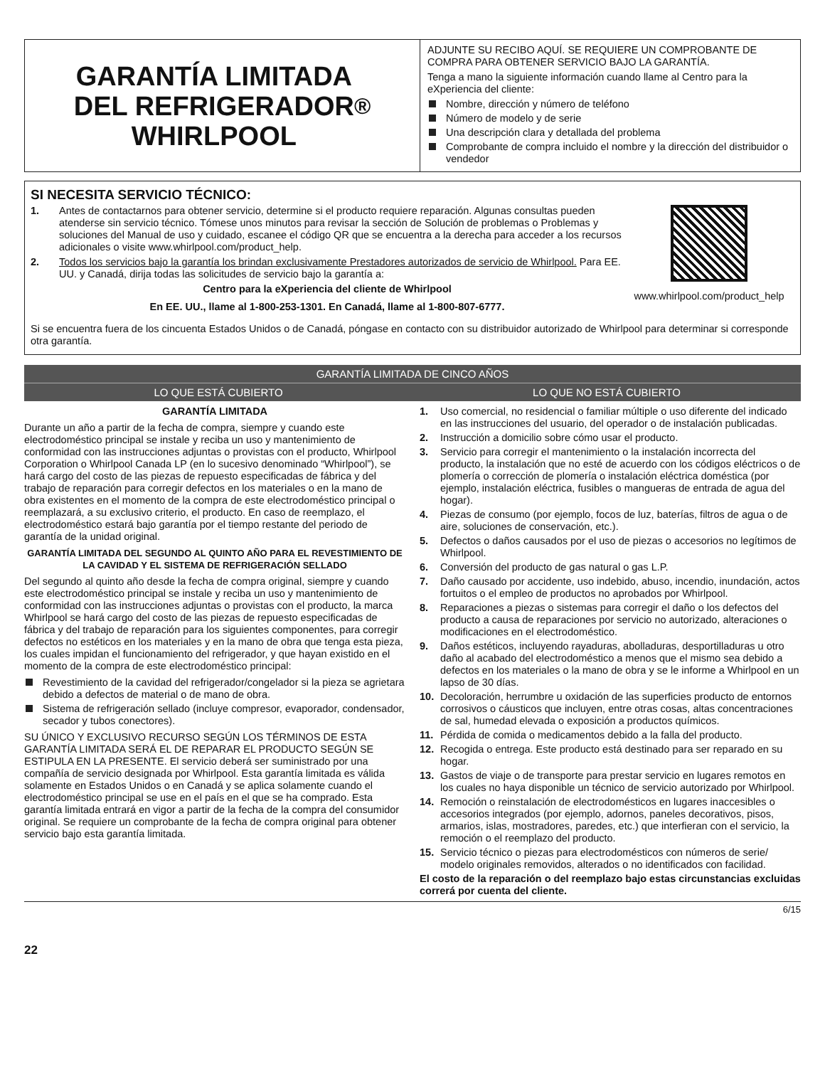GARANTÍA LIMITADA
DEL REFRIGERADOR
WHIRLPOOL<sup>®</sup>
ADJUNTE SU RECIBO AQUÍ. SE REQUIERE UN COMPROBANTE DE COMPRA PARA OBTENER SERVICIO BAJO LA GARANTÍA.
Tenga a mano la siguiente información cuando llame al Centro para la eXperiencia del cliente:
Nombre, dirección y número de teléfono
Número de modelo y de serie
Una descripción clara y detallada del problema
Comprobante de compra incluido el nombre y la dirección del distribuidor o vendedor
SI NECESITA SERVICIO TÉCNICO:
1. Antes de contactarnos para obtener servicio, determine si el producto requiere reparación. Algunas consultas pueden atenderse sin servicio técnico. Tómese unos minutos para revisar la sección de Solución de problemas o Problemas y soluciones del Manual de uso y cuidado, escanee el código QR que se encuentra a la derecha para acceder a los recursos adicionales o visite www.whirlpool.com/product_help.
2. Todos los servicios bajo la garantía los brindan exclusivamente Prestadores autorizados de servicio de Whirlpool. Para EE. UU. y Canadá, dirija todas las solicitudes de servicio bajo la garantía a:
Centro para la eXperiencia del cliente de Whirlpool
En EE. UU., llame al 1-800-253-1301. En Canadá, llame al 1-800-807-6777.
www.whirlpool.com/product_help
Si se encuentra fuera de los cincuenta Estados Unidos o de Canadá, póngase en contacto con su distribuidor autorizado de Whirlpool para determinar si corresponde otra garantía.
GARANTÍA LIMITADA DE CINCO AÑOS
LO QUE ESTÁ CUBIERTO LO QUE NO ESTÁ CUBIERTO
GARANTÍA LIMITADA
Durante un año a partir de la fecha de compra, siempre y cuando este electrodoméstico principal se instale y reciba un uso y mantenimiento de conformidad con las instrucciones adjuntas o provistas con el producto, Whirlpool Corporation o Whirlpool Canada LP (en lo sucesivo denominado “Whirlpool”), se hará cargo del costo de las piezas de repuesto especificadas de fábrica y del trabajo de reparación para corregir defectos en los materiales o en la mano de obra existentes en el momento de la compra de este electrodoméstico principal o reemplazará, a su exclusivo criterio, el producto. En caso de reemplazo, el electrodoméstico estará bajo garantía por el tiempo restante del periodo de garantía de la unidad original.
GARANTÍA LIMITADA DEL SEGUNDO AL QUINTO AÑO PARA EL REVESTIMIENTO DE LA CAVIDAD Y EL SISTEMA DE REFRIGERACIÓN SELLADO
Del segundo al quinto año desde la fecha de compra original, siempre y cuando este electrodoméstico principal se instale y reciba un uso y mantenimiento de conformidad con las instrucciones adjuntas o provistas con el producto, la marca Whirlpool se hará cargo del costo de las piezas de repuesto especificadas de fábrica y del trabajo de reparación para los siguientes componentes, para corregir defectos no estéticos en los materiales y en la mano de obra que tenga esta pieza, los cuales impidan el funcionamiento del refrigerador, y que hayan existido en el momento de la compra de este electrodoméstico principal:
Revestimiento de la cavidad del refrigerador/congelador si la pieza se agrietara debido a defectos de material o de mano de obra.
Sistema de refrigeración sellado (incluye compresor, evaporador, condensador, secador y tubos conectores).
SU ÚNICO Y EXCLUSIVO RECURSO SEGÚN LOS TÉRMINOS DE ESTA GARANTÍA LIMITADA SERÁ EL DE REPARAR EL PRODUCTO SEGÚN SE ESTIPULA EN LA PRESENTE. El servicio deberá ser suministrado por una compañía de servicio designada por Whirlpool. Esta garantía limitada es válida solamente en Estados Unidos o en Canadá y se aplica solamente cuando el electrodoméstico principal se use en el país en el que se ha comprado. Esta garantía limitada entrará en vigor a partir de la fecha de la compra del consumidor original. Se requiere un comprobante de la fecha de compra original para obtener servicio bajo esta garantía limitada.
1. Uso comercial, no residencial o familiar múltiple o uso diferente del indicado en las instrucciones del usuario, del operador o de instalación publicadas.
2. Instrucción a domicilio sobre cómo usar el producto.
3. Servicio para corregir el mantenimiento o la instalación incorrecta del producto, la instalación que no esté de acuerdo con los códigos eléctricos o de plomería o corrección de plomería o instalación eléctrica doméstica (por ejemplo, instalación eléctrica, fusibles o mangueras de entrada de agua del hogar).
4. Piezas de consumo (por ejemplo, focos de luz, baterías, filtros de agua o de aire, soluciones de conservación, etc.).
5. Defectos o daños causados por el uso de piezas o accesorios no legítimos de Whirlpool.
6. Conversión del producto de gas natural o gas L.P.
7. Daño causado por accidente, uso indebido, abuso, incendio, inundación, actos fortuitos o el empleo de productos no aprobados por Whirlpool.
8. Reparaciones a piezas o sistemas para corregir el daño o los defectos del producto a causa de reparaciones por servicio no autorizado, alteraciones o modificaciones en el electrodoméstico.
9. Daños estéticos, incluyendo rayaduras, abolladuras, desportilladuras u otro daño al acabado del electrodoméstico a menos que el mismo sea debido a defectos en los materiales o la mano de obra y se le informe a Whirlpool en un lapso de 30 días.
10. Decoloración, herrumbre u oxidación de las superficies producto de entornos corrosivos o cáusticos que incluyen, entre otras cosas, altas concentraciones de sal, humedad elevada o exposición a productos químicos.
11. Pérdida de comida o medicamentos debido a la falla del producto.
12. Recogida o entrega. Este producto está destinado para ser reparado en su hogar.
13. Gastos de viaje o de transporte para prestar servicio en lugares remotos en los cuales no haya disponible un técnico de servicio autorizado por Whirlpool.
14. Remoción o reinstalación de electrodomésticos en lugares inaccesibles o accesorios integrados (por ejemplo, adornos, paneles decorativos, pisos, armarios, islas, mostradores, paredes, etc.) que interfieran con el servicio, la remoción o el reemplazo del producto.
15. Servicio técnico o piezas para electrodomésticos con números de serie/ modelo originales removidos, alterados o no identificados con facilidad.
El costo de la reparación o del reemplazo bajo estas circunstancias excluidas correrá por cuenta del cliente.
6/15
22